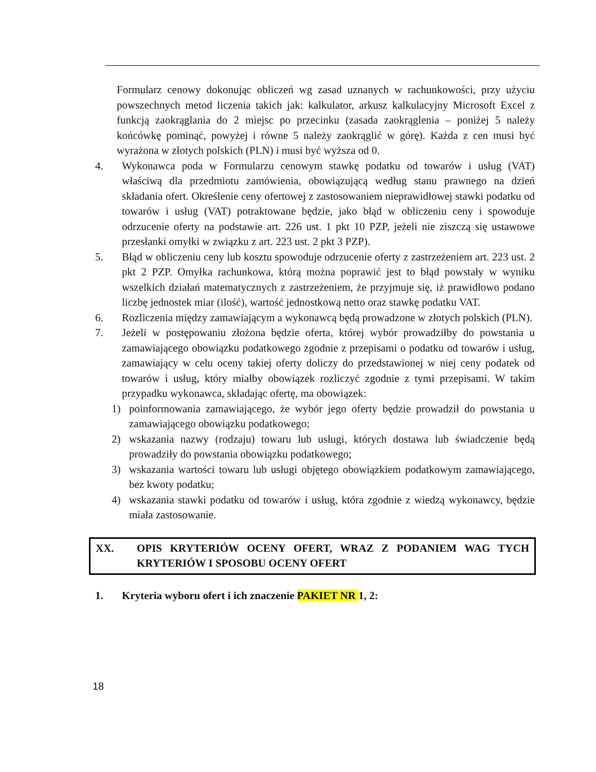Formularz cenowy dokonując obliczeń wg zasad uznanych w rachunkowości, przy użyciu powszechnych metod liczenia takich jak: kalkulator, arkusz kalkulacyjny Microsoft Excel z funkcją zaokrąglania do 2 miejsc po przecinku (zasada zaokrąglenia – poniżej 5 należy końcówkę pominąć, powyżej i równe 5 należy zaokrąglić w górę). Każda z cen musi być wyrażona w złotych polskich (PLN) i musi być wyższa od 0.
4. Wykonawca poda w Formularzu cenowym stawkę podatku od towarów i usług (VAT) właściwą dla przedmiotu zamówienia, obowiązującą według stanu prawnego na dzień składania ofert. Określenie ceny ofertowej z zastosowaniem nieprawidłowej stawki podatku od towarów i usług (VAT) potraktowane będzie, jako błąd w obliczeniu ceny i spowoduje odrzucenie oferty na podstawie art. 226 ust. 1 pkt 10 PZP, jeżeli nie ziszczą się ustawowe przesłanki omyłki w związku z art. 223 ust. 2 pkt 3 PZP).
5. Błąd w obliczeniu ceny lub kosztu spowoduje odrzucenie oferty z zastrzeżeniem art. 223 ust. 2 pkt 2 PZP. Omyłka rachunkowa, którą można poprawić jest to błąd powstały w wyniku wszelkich działań matematycznych z zastrzeżeniem, że przyjmuje się, iż prawidłowo podano liczbę jednostek miar (ilość), wartość jednostkową netto oraz stawkę podatku VAT.
6. Rozliczenia między zamawiającym a wykonawcą będą prowadzone w złotych polskich (PLN).
7. Jeżeli w postępowaniu złożona będzie oferta, której wybór prowadziłby do powstania u zamawiającego obowiązku podatkowego zgodnie z przepisami o podatku od towarów i usług, zamawiający w celu oceny takiej oferty doliczy do przedstawionej w niej ceny podatek od towarów i usług, który miałby obowiązek rozliczyć zgodnie z tymi przepisami. W takim przypadku wykonawca, składając ofertę, ma obowiązek:
1) poinformowania zamawiającego, że wybór jego oferty będzie prowadził do powstania u zamawiającego obowiązku podatkowego;
2) wskazania nazwy (rodzaju) towaru lub usługi, których dostawa lub świadczenie będą prowadziły do powstania obowiązku podatkowego;
3) wskazania wartości towaru lub usługi objętego obowiązkiem podatkowym zamawiającego, bez kwoty podatku;
4) wskazania stawki podatku od towarów i usług, która zgodnie z wiedzą wykonawcy, będzie miała zastosowanie.
XX. OPIS KRYTERIÓW OCENY OFERT, WRAZ Z PODANIEM WAG TYCH KRYTERIÓW I SPOSOBU OCENY OFERT
1. Kryteria wyboru ofert i ich znaczenie PAKIET NR 1, 2:
18